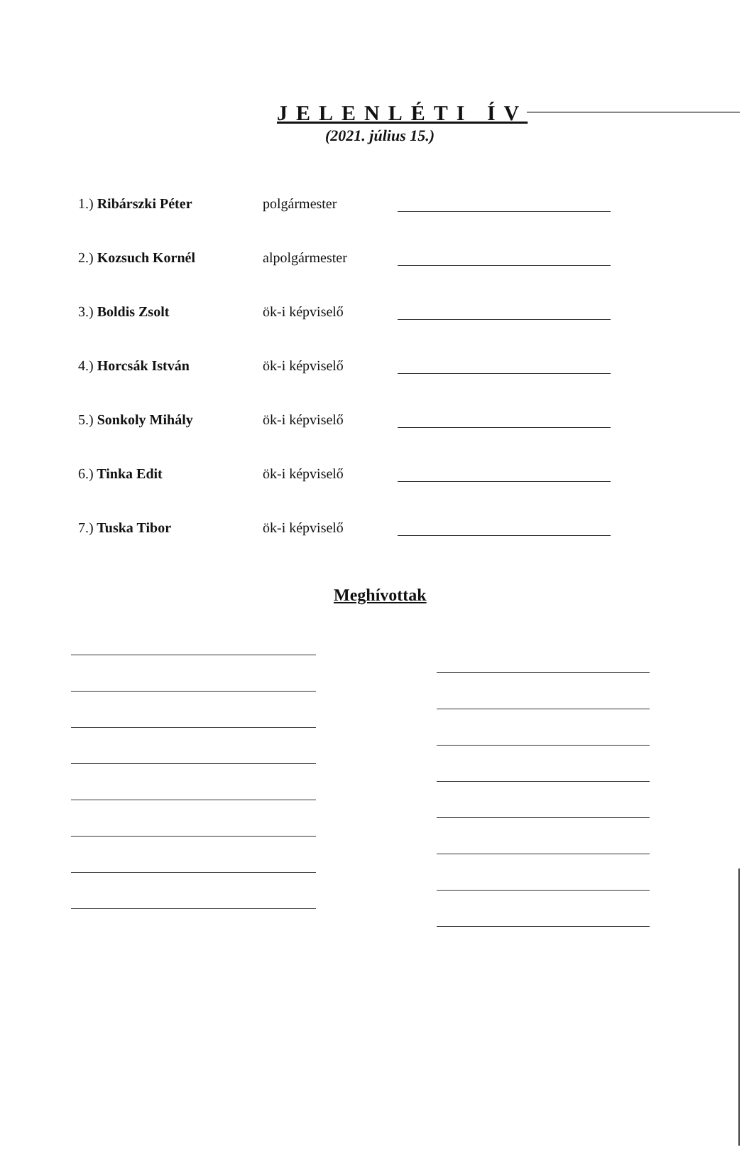JELENLÉTI ÍV
(2021. július 15.)
1.) Ribárszki Péter
polgármester
2.) Kozsuch Kornél
alpolgármester
3.) Boldis Zsolt
ök-i képviselő
4.) Horcsák István
ök-i képviselő
5.) Sonkoly Mihály
ök-i képviselő
6.) Tinka Edit
ök-i képviselő
7.) Tuska Tibor
ök-i képviselő
Meghívottak